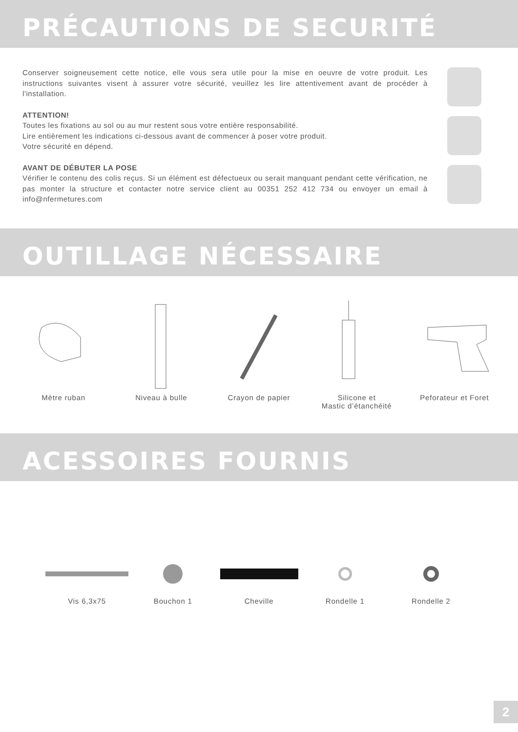PRÉCAUTIONS DE SECURITÉ
Conserver soigneusement cette notice, elle vous sera utile pour la mise en oeuvre de votre produit. Les instructions suivantes visent à assurer votre sécurité, veuillez les lire attentivement avant de procéder à l'installation.
ATTENTION!
Toutes les fixations au sol ou au mur restent sous votre entière responsabilité.
Lire entièrement les indications ci-dessous avant de commencer à poser votre produit.
Votre sécurité en dépend.
AVANT DE DÉBUTER LA POSE
Vérifier le contenu des colis reçus. Si un élément est défectueux ou serait manquant pendant cette vérification, ne pas monter la structure et contacter notre service client au 00351 252 412 734 ou envoyer un email à info@nfermetures.com
OUTILLAGE NÉCESSAIRE
Mètre ruban Niveau à bulle Crayon de papier Silicone et
Mastic d’étanchéité
Peforateur et Foret
ACESSOIRES FOURNIS
Vis 6,3x75
Bouchon 1
Cheville
Rondelle 1
Rondelle 2
2